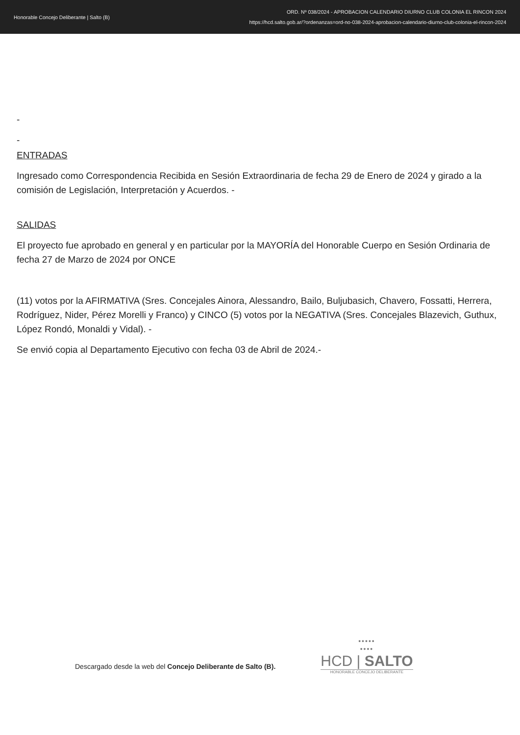Honorable Concejo Deliberante | Salto (B)
ORD. Nº 038/2024 - APROBACION CALENDARIO DIURNO CLUB COLONIA EL RINCON 2024
https://hcd.salto.gob.ar/?ordenanzas=ord-no-038-2024-aprobacion-calendario-diurno-club-colonia-el-rincon-2024
-
-
ENTRADAS
Ingresado como Correspondencia Recibida en Sesión Extraordinaria de fecha 29 de Enero de 2024 y girado a la comisión de Legislación, Interpretación y Acuerdos. -
SALIDAS
El proyecto fue aprobado en general y en particular por la MAYORÍA del Honorable Cuerpo en Sesión Ordinaria de fecha 27 de Marzo de 2024 por ONCE
(11) votos por la AFIRMATIVA (Sres. Concejales Ainora, Alessandro, Bailo, Buljubasich, Chavero, Fossatti, Herrera, Rodríguez, Nider, Pérez Morelli y Franco) y CINCO (5) votos por la NEGATIVA (Sres. Concejales Blazevich, Guthux, López Rondó, Monaldi y Vidal). -
Se envió copia al Departamento Ejecutivo con fecha 03 de Abril de 2024.-
Descargado desde la web del Concejo Deliberante de Salto (B).
•••••
••••
HCD | SALTO
HONORABLE CONCEJO DELIBERANTE